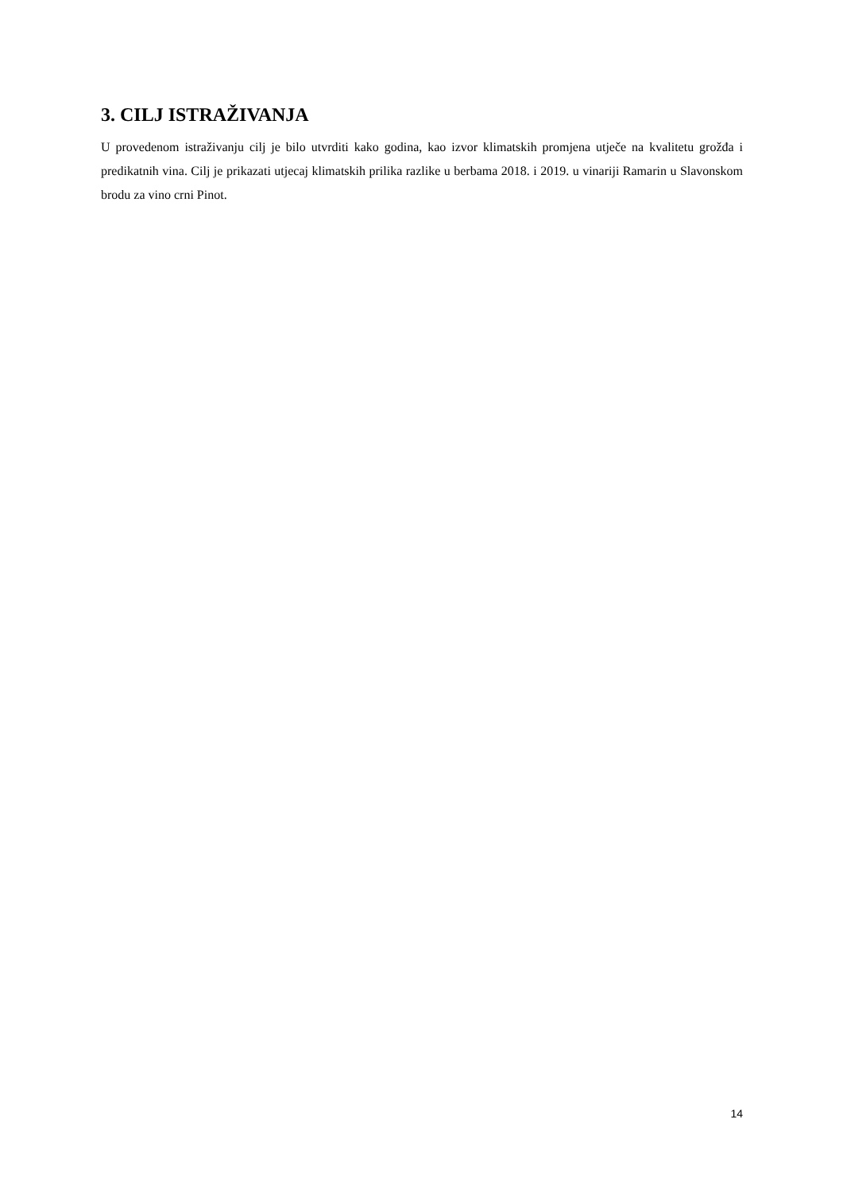3. CILJ ISTRAŽIVANJA
U provedenom istraživanju cilj je bilo utvrditi kako godina, kao izvor klimatskih promjena utječe na kvalitetu grožđa i predikatnih vina. Cilj je prikazati utjecaj klimatskih prilika razlike u berbama 2018. i 2019. u vinariji Ramarin u Slavonskom brodu za vino crni Pinot.
14